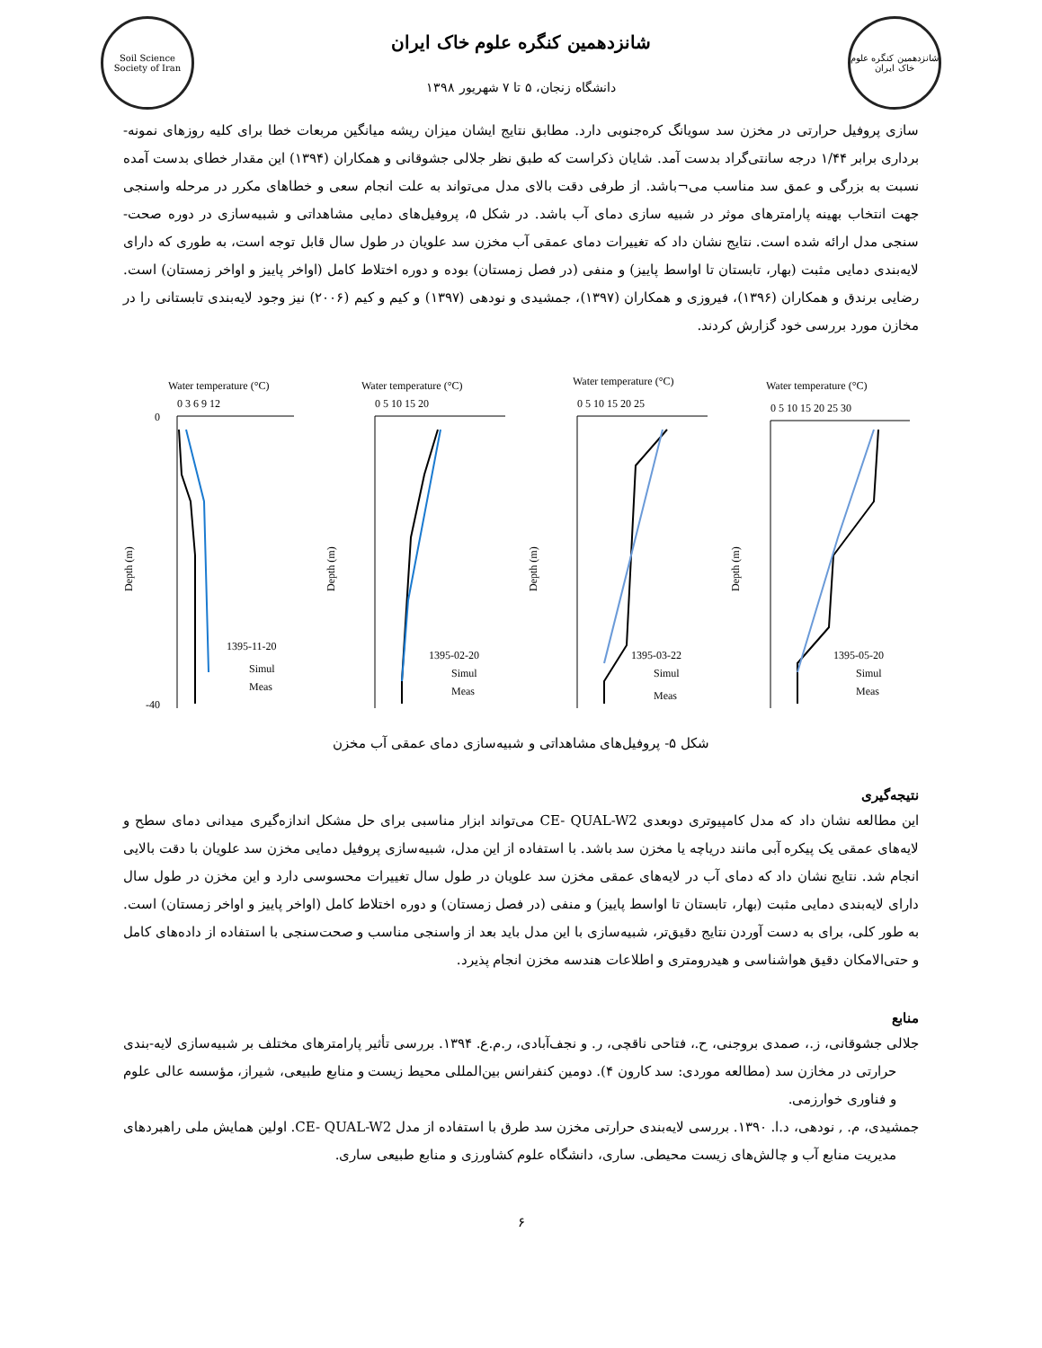Soil Science Society of Iran
شانزدهمین کنگره علوم خاک ایران
دانشگاه زنجان، ۵ تا ۷ شهریور ۱۳۹۸
شانزدهمین کنگره علوم خاک ایران
سازی پروفیل حرارتی در مخزن سد سویانگ کره‌جنوبی دارد. مطابق نتایج ایشان میزان ریشه میانگین مربعات خطا برای کلیه روزهای نمونه-برداری برابر ۱/۴۴ درجه سانتی‌گراد بدست آمد. شایان ذکراست که طبق نظر جلالی جشوقانی و همکاران (۱۳۹۴) این مقدار خطای بدست آمده نسبت به بزرگی و عمق سد مناسب می¬باشد. از طرفی دقت بالای مدل می‌تواند به علت انجام سعی و خطاهای مکرر در مرحله واسنجی جهت انتخاب بهینه پارامترهای موثر در شبیه سازی دمای آب باشد. در شکل ۵، پروفیل‌های دمایی مشاهداتی و شبیه‌سازی در دوره صحت-سنجی مدل ارائه شده است. نتایج نشان داد که تغییرات دمای عمقی آب مخزن سد علویان در طول سال قابل توجه است، به طوری که دارای لایه‌بندی دمایی مثبت (بهار، تابستان تا اواسط پاییز) و منفی (در فصل زمستان) بوده و دوره اختلاط کامل (اواخر پاییز و اواخر زمستان) است. رضایی برندق و همکاران (۱۳۹۶)، فیروزی و همکاران (۱۳۹۷)، جمشیدی و نودهی (۱۳۹۷) و کیم و کیم (۲۰۰۶) نیز وجود لایه‌بندی تابستانی را در مخازن مورد بررسی خود گزارش کردند.
Water temperature (°C)
0 3 6 9 12
0
-40
Depth (m)
1395-11-20
Simul
Meas
Water temperature (°C)
0 5 10 15 20
Depth (m)
1395-02-20
Simul
Meas
Water temperature (°C)
0 5 10 15 20 25
Depth (m)
1395-03-22
Simul
Meas
Water temperature (°C)
0 5 10 15 20 25 30
Depth (m)
1395-05-20
Simul
Meas
شکل ۵- پروفیل‌های مشاهداتی و شبیه‌سازی دمای عمقی آب مخزن
نتیجه‌گیری
این مطالعه نشان داد که مدل کامپیوتری دوبعدی CE- QUAL-W2 می‌تواند ابزار مناسبی برای حل مشکل اندازه‌گیری میدانی دمای سطح و لایه‌های عمقی یک پیکره آبی مانند دریاچه یا مخزن سد باشد. با استفاده از این مدل، شبیه‌سازی پروفیل دمایی مخزن سد علویان با دقت بالایی انجام شد. نتایج نشان داد که دمای آب در لایه‌های عمقی مخزن سد علویان در طول سال تغییرات محسوسی دارد و این مخزن در طول سال دارای لایه‌بندی دمایی مثبت (بهار، تابستان تا اواسط پاییز) و منفی (در فصل زمستان) و دوره اختلاط کامل (اواخر پاییز و اواخر زمستان) است. به طور کلی، برای به دست آوردن نتایج دقیق‌تر، شبیه‌سازی با این مدل باید بعد از واسنجی مناسب و صحت‌سنجی با استفاده از داده‌های کامل و حتی‌الامکان دقیق هواشناسی و هیدرومتری و اطلاعات هندسه مخزن انجام پذیرد.
منابع
جلالی جشوقانی، ز.، صمدی بروجنی، ح.، فتاحی ناقچی، ر. و نجف‌آبادی، ر.م.ع. ۱۳۹۴. بررسی تأثیر پارامترهای مختلف بر شبیه‌سازی لایه-بندی حرارتی در مخازن سد (مطالعه موردی: سد کارون ۴). دومین کنفرانس بین‌المللی محیط زیست و منابع طبیعی، شیراز، مؤسسه عالی علوم و فناوری خوارزمی.
جمشیدی، م. , نودهی، د.ا. ۱۳۹۰. بررسی لایه‌بندی حرارتی مخزن سد طرق با استفاده از مدل CE- QUAL-W2. اولین همایش ملی راهبردهای مدیریت منابع آب و چالش‌های زیست محیطی. ساری، دانشگاه علوم کشاورزی و منابع طبیعی ساری.
۶